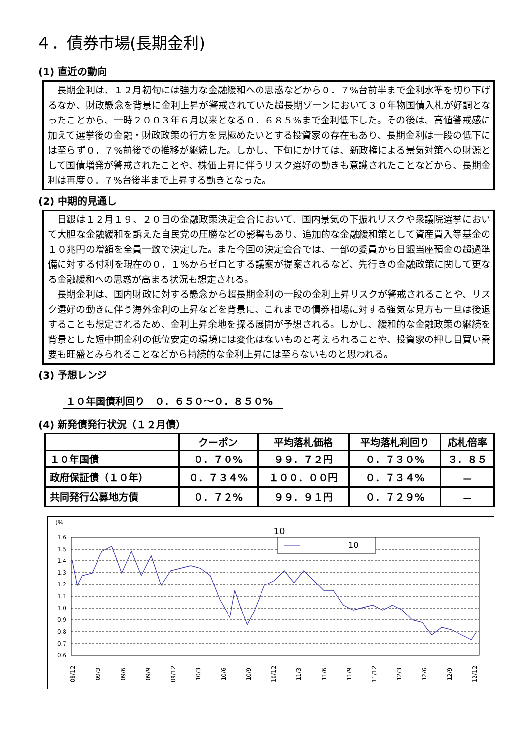４．債券市場(長期金利)
(1) 直近の動向
　長期金利は、１２月初旬には強力な金融緩和への思惑などから０．７%台前半まで金利水準を切り下げるなか、財政懸念を背景に金利上昇が警戒されていた超長期ゾーンにおいて３０年物国債入札が好調となったことから、一時２００３年６月以来となる０．６８５%まで金利低下した。その後は、高値警戒感に加えて選挙後の金融・財政政策の行方を見極めたいとする投資家の存在もあり、長期金利は一段の低下には至らず０．７%前後での推移が継続した。しかし、下旬にかけては、新政権による景気対策への財源として国債増発が警戒されたことや、株価上昇に伴うリスク選好の動きも意識されたことなどから、長期金利は再度０．７%台後半まで上昇する動きとなった。
(2) 中期的見通し
　日銀は１２月１９、２０日の金融政策決定会合において、国内景気の下振れリスクや衆議院選挙において大胆な金融緩和を訴えた自民党の圧勝などの影響もあり、追加的な金融緩和策として資産買入等基金の１０兆円の増額を全員一致で決定した。また今回の決定会合では、一部の委員から日銀当座預金の超過準備に対する付利を現在の０．１%からゼロとする議案が提案されるなど、先行きの金融政策に関して更なる金融緩和への思惑が高まる状況も想定される。
　長期金利は、国内財政に対する懸念から超長期金利の一段の金利上昇リスクが警戒されることや、リスク選好の動きに伴う海外金利の上昇などを背景に、これまでの債券相場に対する強気な見方も一旦は後退することも想定されるため、金利上昇余地を探る展開が予想される。しかし、緩和的な金融政策の継続を背景とした短中期金利の低位安定の環境には変化はないものと考えられることや、投資家の押し目買い需要も旺盛とみられることなどから持続的な金利上昇には至らないものと思われる。
(3) 予想レンジ
１０年国債利回り　０．６５０～０．８５０%
(4) 新発債発行状況（１２月債）
| | クーポン | 平均落札価格 | 平均落札利回り | 応札倍率 |
| --- | --- | --- | --- | --- |
| １０年国債 | ０．７０% | ９９．７２円 | ０．７３０% | ３．８５ |
| 政府保証債（１０年） | ０．７３４% | １００．００円 | ０．７３４% | － |
| 共同発行公募地方債 | ０．７２% | ９９．９１円 | ０．７２９% | － |
(%
10
10
1.6
1.5
1.4
1.3
1.2
1.1
1.0
0.9
0.8
0.7
0.6
08/12
09/3
09/6
09/9
09/12
10/3
10/6
10/9
10/12
11/3
11/6
11/9
11/12
12/3
12/6
12/9
12/12